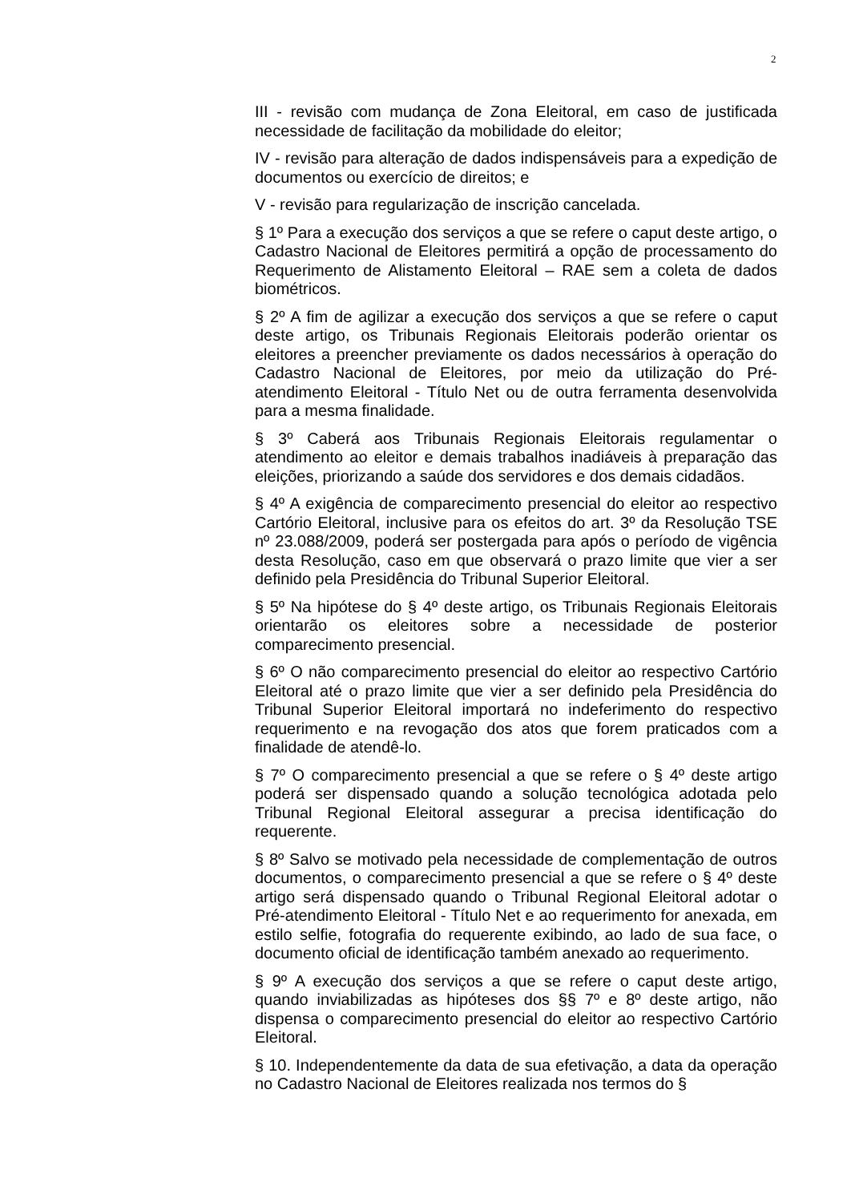2
III - revisão com mudança de Zona Eleitoral, em caso de justificada necessidade de facilitação da mobilidade do eleitor;
IV - revisão para alteração de dados indispensáveis para a expedição de documentos ou exercício de direitos; e
V - revisão para regularização de inscrição cancelada.
§ 1º Para a execução dos serviços a que se refere o caput deste artigo, o Cadastro Nacional de Eleitores permitirá a opção de processamento do Requerimento de Alistamento Eleitoral – RAE sem a coleta de dados biométricos.
§ 2º A fim de agilizar a execução dos serviços a que se refere o caput deste artigo, os Tribunais Regionais Eleitorais poderão orientar os eleitores a preencher previamente os dados necessários à operação do Cadastro Nacional de Eleitores, por meio da utilização do Pré-atendimento Eleitoral - Título Net ou de outra ferramenta desenvolvida para a mesma finalidade.
§ 3º Caberá aos Tribunais Regionais Eleitorais regulamentar o atendimento ao eleitor e demais trabalhos inadiáveis à preparação das eleições, priorizando a saúde dos servidores e dos demais cidadãos.
§ 4º A exigência de comparecimento presencial do eleitor ao respectivo Cartório Eleitoral, inclusive para os efeitos do art. 3º da Resolução TSE nº 23.088/2009, poderá ser postergada para após o período de vigência desta Resolução, caso em que observará o prazo limite que vier a ser definido pela Presidência do Tribunal Superior Eleitoral.
§ 5º Na hipótese do § 4º deste artigo, os Tribunais Regionais Eleitorais orientarão os eleitores sobre a necessidade de posterior comparecimento presencial.
§ 6º O não comparecimento presencial do eleitor ao respectivo Cartório Eleitoral até o prazo limite que vier a ser definido pela Presidência do Tribunal Superior Eleitoral importará no indeferimento do respectivo requerimento e na revogação dos atos que forem praticados com a finalidade de atendê-lo.
§ 7º O comparecimento presencial a que se refere o § 4º deste artigo poderá ser dispensado quando a solução tecnológica adotada pelo Tribunal Regional Eleitoral assegurar a precisa identificação do requerente.
§ 8º Salvo se motivado pela necessidade de complementação de outros documentos, o comparecimento presencial a que se refere o § 4º deste artigo será dispensado quando o Tribunal Regional Eleitoral adotar o Pré-atendimento Eleitoral - Título Net e ao requerimento for anexada, em estilo selfie, fotografia do requerente exibindo, ao lado de sua face, o documento oficial de identificação também anexado ao requerimento.
§ 9º A execução dos serviços a que se refere o caput deste artigo, quando inviabilizadas as hipóteses dos §§ 7º e 8º deste artigo, não dispensa o comparecimento presencial do eleitor ao respectivo Cartório Eleitoral.
§ 10. Independentemente da data de sua efetivação, a data da operação no Cadastro Nacional de Eleitores realizada nos termos do §